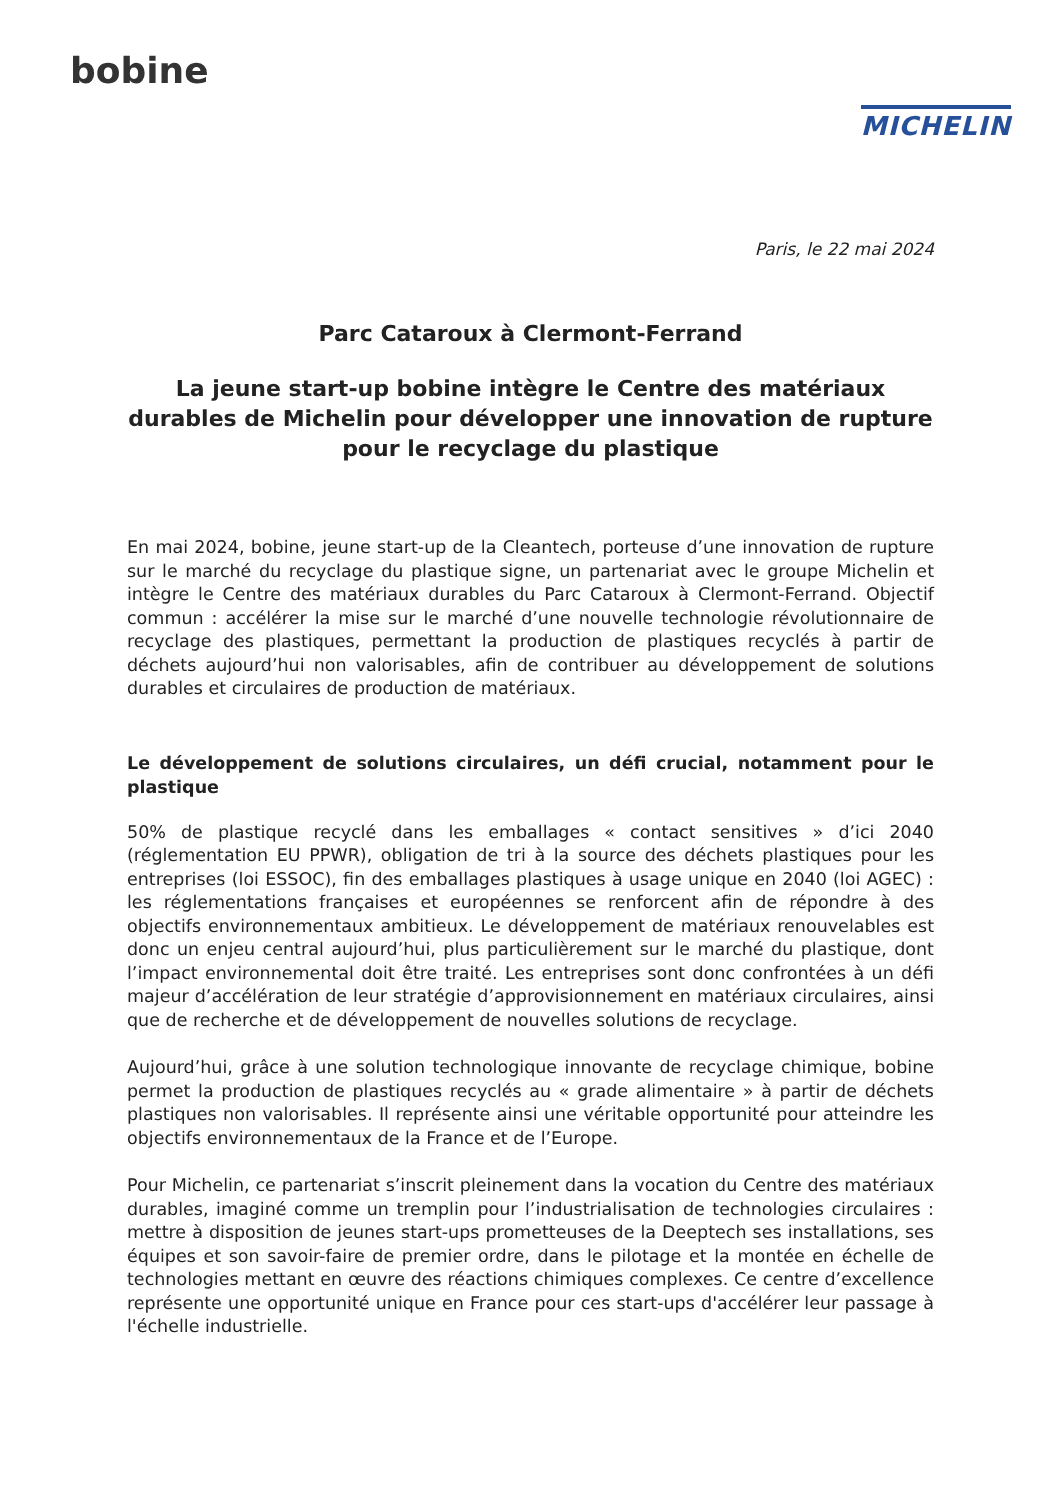bobine
MICHELIN
Paris, le 22 mai 2024
Parc Cataroux à Clermont-Ferrand
La jeune start-up bobine intègre le Centre des matériaux durables de Michelin pour développer une innovation de rupture pour le recyclage du plastique
En mai 2024, bobine, jeune start-up de la Cleantech, porteuse d’une innovation de rupture sur le marché du recyclage du plastique signe, un partenariat avec le groupe Michelin et intègre le Centre des matériaux durables du Parc Cataroux à Clermont-Ferrand. Objectif commun : accélérer la mise sur le marché d’une nouvelle technologie révolutionnaire de recyclage des plastiques, permettant la production de plastiques recyclés à partir de déchets aujourd’hui non valorisables, afin de contribuer au développement de solutions durables et circulaires de production de matériaux.
Le développement de solutions circulaires, un défi crucial, notamment pour le plastique
50% de plastique recyclé dans les emballages « contact sensitives » d’ici 2040 (réglementation EU PPWR), obligation de tri à la source des déchets plastiques pour les entreprises (loi ESSOC), fin des emballages plastiques à usage unique en 2040 (loi AGEC) : les réglementations françaises et européennes se renforcent afin de répondre à des objectifs environnementaux ambitieux. Le développement de matériaux renouvelables est donc un enjeu central aujourd’hui, plus particulièrement sur le marché du plastique, dont l’impact environnemental doit être traité. Les entreprises sont donc confrontées à un défi majeur d’accélération de leur stratégie d’approvisionnement en matériaux circulaires, ainsi que de recherche et de développement de nouvelles solutions de recyclage.
Aujourd’hui, grâce à une solution technologique innovante de recyclage chimique, bobine permet la production de plastiques recyclés au « grade alimentaire » à partir de déchets plastiques non valorisables. Il représente ainsi une véritable opportunité pour atteindre les objectifs environnementaux de la France et de l’Europe.
Pour Michelin, ce partenariat s’inscrit pleinement dans la vocation du Centre des matériaux durables, imaginé comme un tremplin pour l’industrialisation de technologies circulaires : mettre à disposition de jeunes start-ups prometteuses de la Deeptech ses installations, ses équipes et son savoir-faire de premier ordre, dans le pilotage et la montée en échelle de technologies mettant en œuvre des réactions chimiques complexes. Ce centre d’excellence représente une opportunité unique en France pour ces start-ups d'accélérer leur passage à l'échelle industrielle.